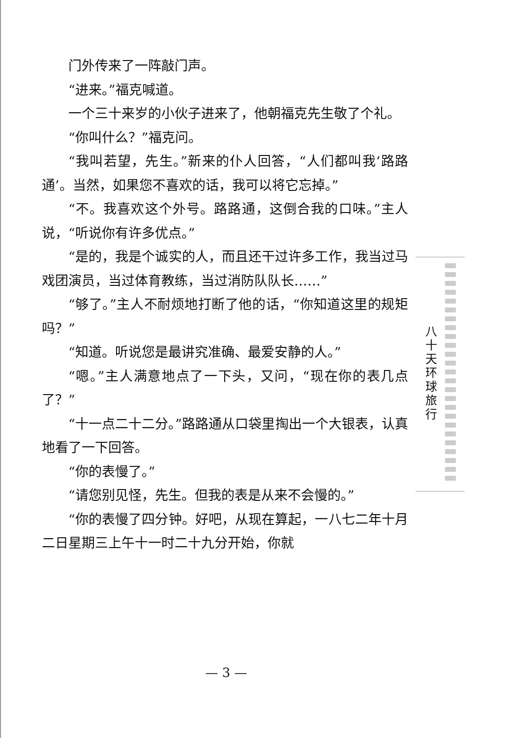门外传来了一阵敲门声。
“进来。”福克喊道。
一个三十来岁的小伙子进来了，他朝福克先生敬了个礼。
“你叫什么？”福克问。
“我叫若望，先生。”新来的仆人回答，“人们都叫我‘路路通’。当然，如果您不喜欢的话，我可以将它忘掉。”
“不。我喜欢这个外号。路路通，这倒合我的口味。”主人说，“听说你有许多优点。”
“是的，我是个诚实的人，而且还干过许多工作，我当过马戏团演员，当过体育教练，当过消防队队长……”
“够了。”主人不耐烦地打断了他的话，“你知道这里的规矩吗？”
“知道。听说您是最讲究准确、最爱安静的人。”
“嗯。”主人满意地点了一下头，又问，“现在你的表几点了？”
“十一点二十二分。”路路通从口袋里掏出一个大银表，认真地看了一下回答。
“你的表慢了。”
“请您别见怪，先生。但我的表是从来不会慢的。”
“你的表慢了四分钟。好吧，从现在算起，一八七二年十月二日星期三上午十一时二十九分开始，你就
八
十
天
环
球
旅
行
— 3 —